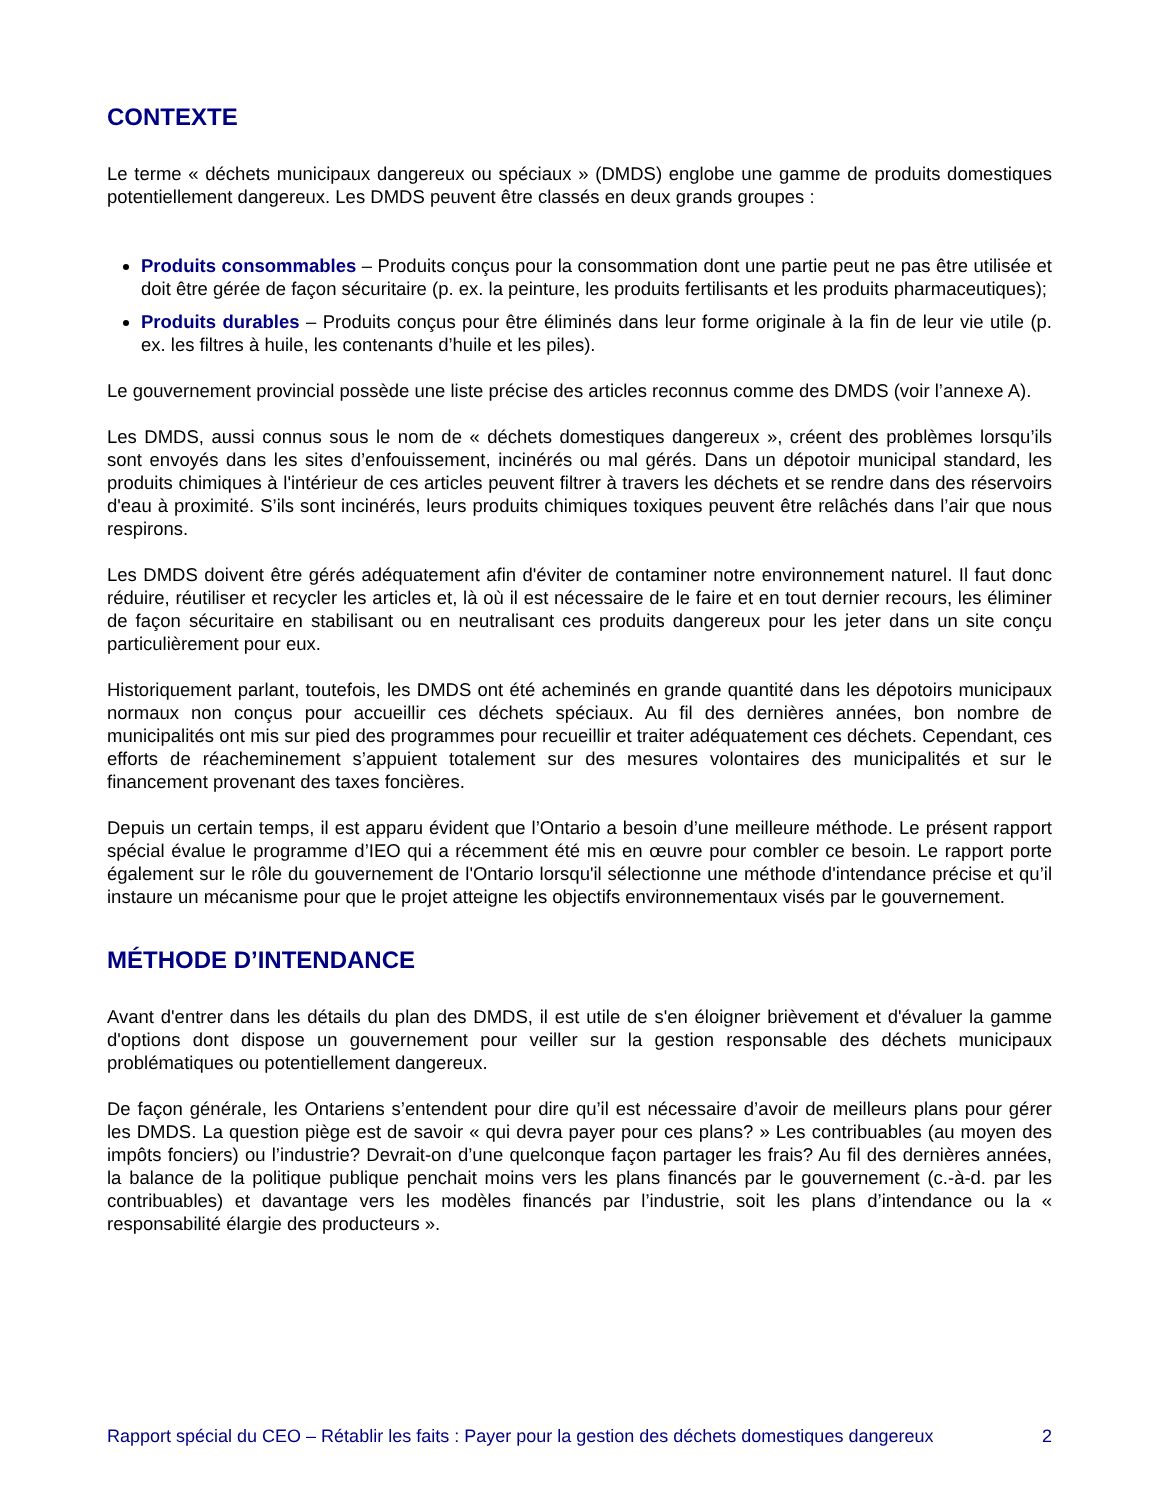CONTEXTE
Le terme « déchets municipaux dangereux ou spéciaux » (DMDS) englobe une gamme de produits domestiques potentiellement dangereux. Les DMDS peuvent être classés en deux grands groupes :
Produits consommables – Produits conçus pour la consommation dont une partie peut ne pas être utilisée et doit être gérée de façon sécuritaire (p. ex. la peinture, les produits fertilisants et les produits pharmaceutiques);
Produits durables – Produits conçus pour être éliminés dans leur forme originale à la fin de leur vie utile (p. ex. les filtres à huile, les contenants d’huile et les piles).
Le gouvernement provincial possède une liste précise des articles reconnus comme des DMDS (voir l’annexe A).
Les DMDS, aussi connus sous le nom de « déchets domestiques dangereux », créent des problèmes lorsqu’ils sont envoyés dans les sites d’enfouissement, incinérés ou mal gérés. Dans un dépotoir municipal standard, les produits chimiques à l'intérieur de ces articles peuvent filtrer à travers les déchets et se rendre dans des réservoirs d'eau à proximité. S’ils sont incinérés, leurs produits chimiques toxiques peuvent être relâchés dans l’air que nous respirons.
Les DMDS doivent être gérés adéquatement afin d'éviter de contaminer notre environnement naturel. Il faut donc réduire, réutiliser et recycler les articles et, là où il est nécessaire de le faire et en tout dernier recours, les éliminer de façon sécuritaire en stabilisant ou en neutralisant ces produits dangereux pour les jeter dans un site conçu particulièrement pour eux.
Historiquement parlant, toutefois, les DMDS ont été acheminés en grande quantité dans les dépotoirs municipaux normaux non conçus pour accueillir ces déchets spéciaux. Au fil des dernières années, bon nombre de municipalités ont mis sur pied des programmes pour recueillir et traiter adéquatement ces déchets. Cependant, ces efforts de réacheminement s’appuient totalement sur des mesures volontaires des municipalités et sur le financement provenant des taxes foncières.
Depuis un certain temps, il est apparu évident que l’Ontario a besoin d’une meilleure méthode. Le présent rapport spécial évalue le programme d’IEO qui a récemment été mis en œuvre pour combler ce besoin. Le rapport porte également sur le rôle du gouvernement de l'Ontario lorsqu'il sélectionne une méthode d'intendance précise et qu’il instaure un mécanisme pour que le projet atteigne les objectifs environnementaux visés par le gouvernement.
MÉTHODE D’INTENDANCE
Avant d'entrer dans les détails du plan des DMDS, il est utile de s'en éloigner brièvement et d'évaluer la gamme d'options dont dispose un gouvernement pour veiller sur la gestion responsable des déchets municipaux problématiques ou potentiellement dangereux.
De façon générale, les Ontariens s’entendent pour dire qu’il est nécessaire d’avoir de meilleurs plans pour gérer les DMDS. La question piège est de savoir « qui devra payer pour ces plans? » Les contribuables (au moyen des impôts fonciers) ou l’industrie? Devrait-on d’une quelconque façon partager les frais? Au fil des dernières années, la balance de la politique publique penchait moins vers les plans financés par le gouvernement (c.-à-d. par les contribuables) et davantage vers les modèles financés par l’industrie, soit les plans d’intendance ou la « responsabilité élargie des producteurs ».
Rapport spécial du CEO – Rétablir les faits : Payer pour la gestion des déchets domestiques dangereux 2